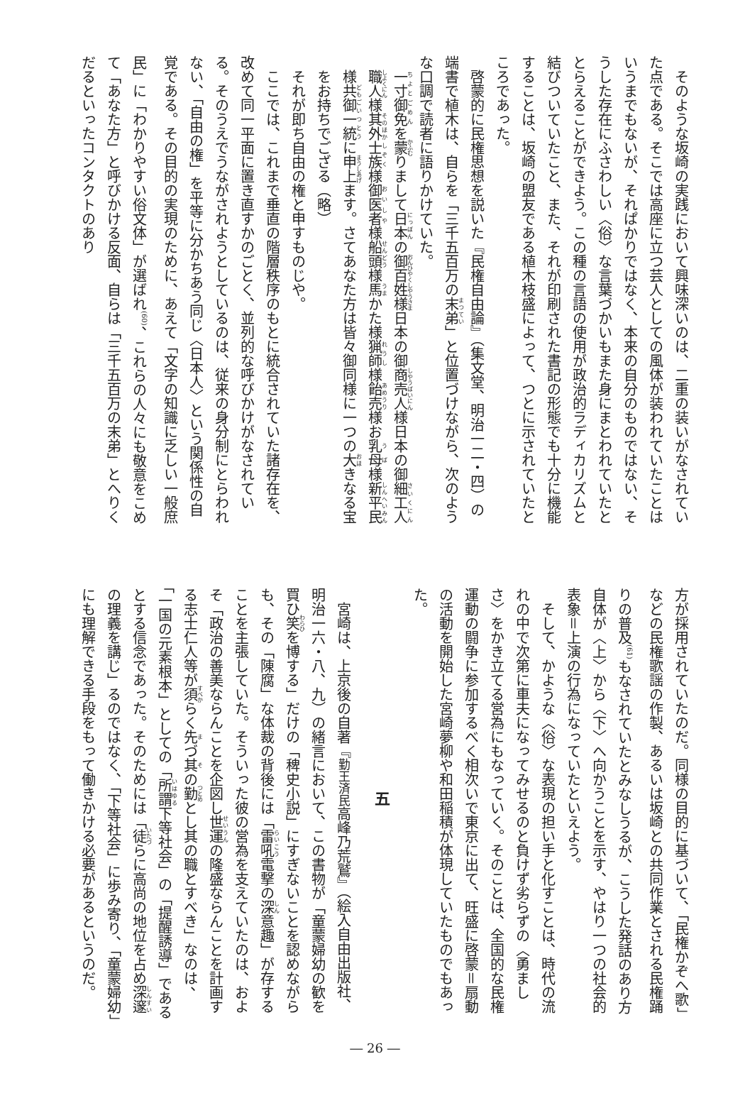そのような坂崎の実践において興味深いのは、二重の装いがなされていた点である。そこでは高座に立つ芸人としての風体が装われていたことはいうまでもないが、それぱかりではなく、本来の自分のものではない、そうした存在にふさわしい〈俗〉な言葉づかいもまた身にまとわれていたととらえることができよう。この種の言語の使用が政治的ラディカリズムと結びついていたこと、また、それが印刷された書記の形態でも十分に機能することは、坂崎の盟友である植木枝盛によって、つとに示されていたところであった。
啓蒙的に民権思想を説いた『民権自由論』（集文堂、明治一二・四）の端書で植木は、自らを「三千五百万の末弟」と位置づけながら、次のような口調で読者に語りかけていた。
一寸御免を蒙りまして日本の御百姓様日本の御商売人様日本の御細工人職人様其外士族様御医者様船頭様馬かた様猟師様飴売様お乳母様新平民様共御一統に申上ます。さてあなた方は皆々御同様に一つの大きなる宝をお持ちでござる（略）
それが即ち自由の権と申すものじや。
ここでは、これまで垂直の階層秩序のもとに統合されていた諸存在を、改めて同一平面に置き直すかのごとく、並列的な呼びかけがなされている。そのうえでうながされようとしているのは、従来の身分制にとらわれない、「自由の権」を平等に分かちあう同じ〈日本人〉という関係性の自覚である。その目的の実現のために、あえて「文字の知識に乏しい一般庶民」に「わかりやすい俗文体」が選ばれ<sup>(60)</sup>、これらの人々にも敬意をこめて「あなた方」と呼びかける反面、自らは「三千五百万の末弟」とへりくだるといったコンタクトのあり
方が採用されていたのだ。同様の目的に基づいて、「民権かぞへ歌」などの民権歌謡の作製、あるいは坂崎との共同作業とされる民権踊りの普及<sup>(61)</sup>もなされていたとみなしうるが、こうした発話のあり方自体が〈上〉から〈下〉へ向かうことを示す、やはり一つの社会的表象＝上演の行為になっていたといえよう。
そして、かような〈俗〉な表現の担い手と化すことは、時代の流れの中で次第に車夫になってみせるのと負けず劣らずの〈勇ましさ〉をかき立てる営為にもなっていく。そのことは、全国的な民権運動の闘争に参加するべく相次いで東京に出て、旺盛に啓蒙＝扇動の活動を開始した宮崎夢柳や和田稲積が体現していたものでもあった。
五
宮崎は、上京後の自著『勤王済民高峰乃荒鷲』（絵入自由出版社、明治一六・八、九）の緒言において、この書物が「童蒙婦幼の歓を買ひ笑を博する」だけの「稗史小説」にすぎないことを認めながらも、その「陳腐」な体裁の背後には「雷吼電撃の深意趣」が存することを主張していた。そういった彼の営為を支えていたのは、およそ「政治の善美ならんことを企図し世運の隆盛ならんことを計画する志士仁人等が須らく先づ其の勤とし其の職とすべき」なのは、「一国の元素根本」としての「所謂下等社会」の「提醒誘導」であるとする信念であった。そのためには「徒らに高尚の地位を占め深邃の理義を講じ」るのではなく、「下等社会」に歩み寄り、「童蒙婦幼」にも理解できる手段をもって働きかける必要があるというのだ。
― 26 ―